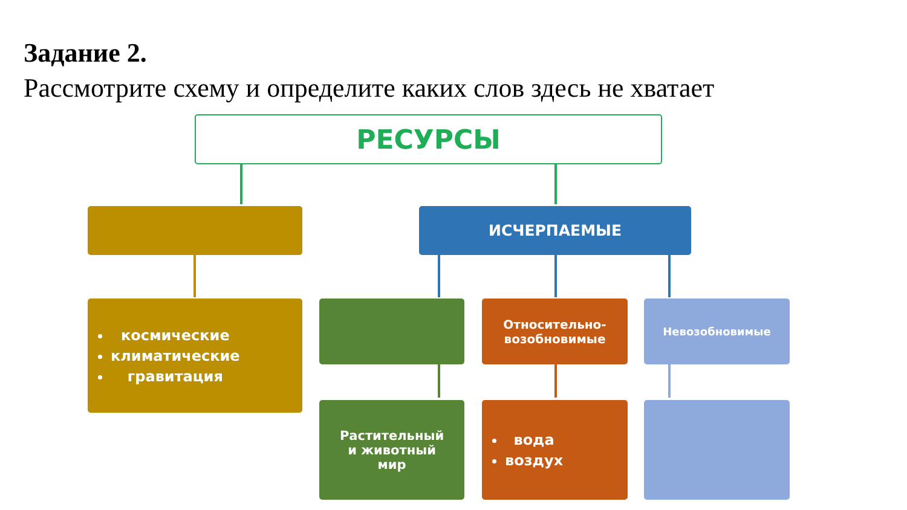Задание 2.
Рассмотрите схему и определите каких слов здесь не хватает
РЕСУРСЫ
ИСЧЕРПАЕМЫЕ
космические
климатические
гравитация
Относительно-
возобновимые
Невозобновимые
Растительный
и животный
мир
вода
воздух